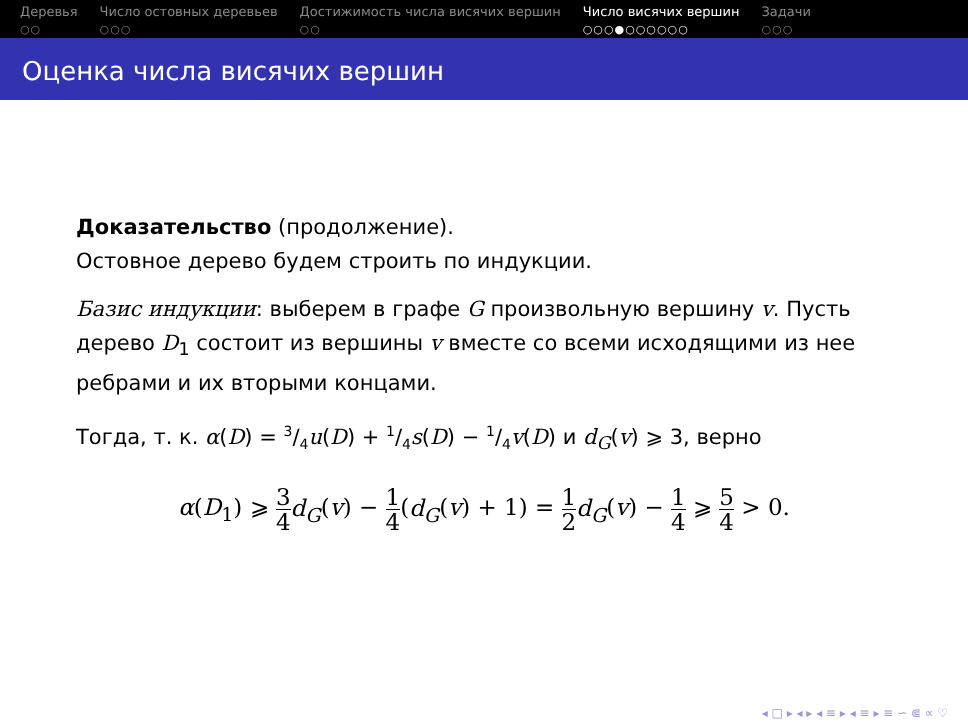Деревья
○○
Число остовных деревьев
○○○
Достижимость числа висячих вершин
○○
Число висячих вершин
○○○●○○○○○○
Задачи
○○○
Оценка числа висячих вершин
Доказательство (продолжение).
Остовное дерево будем строить по индукции.
Базис индукции: выберем в графе G произвольную вершину v. Пусть дерево D<sub>1</sub> состоит из вершины v вместе со всеми исходящими из нее ребрами и их вторыми концами.
Тогда, т. к. α(D) = 3/4u(D) + 1/4s(D) − 1/4v(D) и d<sub>G</sub>(v) ⩾ 3, верно
α(D<sub>1</sub>) ⩾ 3 4 d<sub>G</sub>(v) − 1 4(d<sub>G</sub>(v) + 1) = 1 2 d<sub>G</sub>(v) − 1 4 ⩾ 5 4 > 0.
◂ □ ▸ ◂ ▸ ◂ ≡ ▸ ◂ ≡ ▸ ≡ ∽ ⋐ ∝ ♡